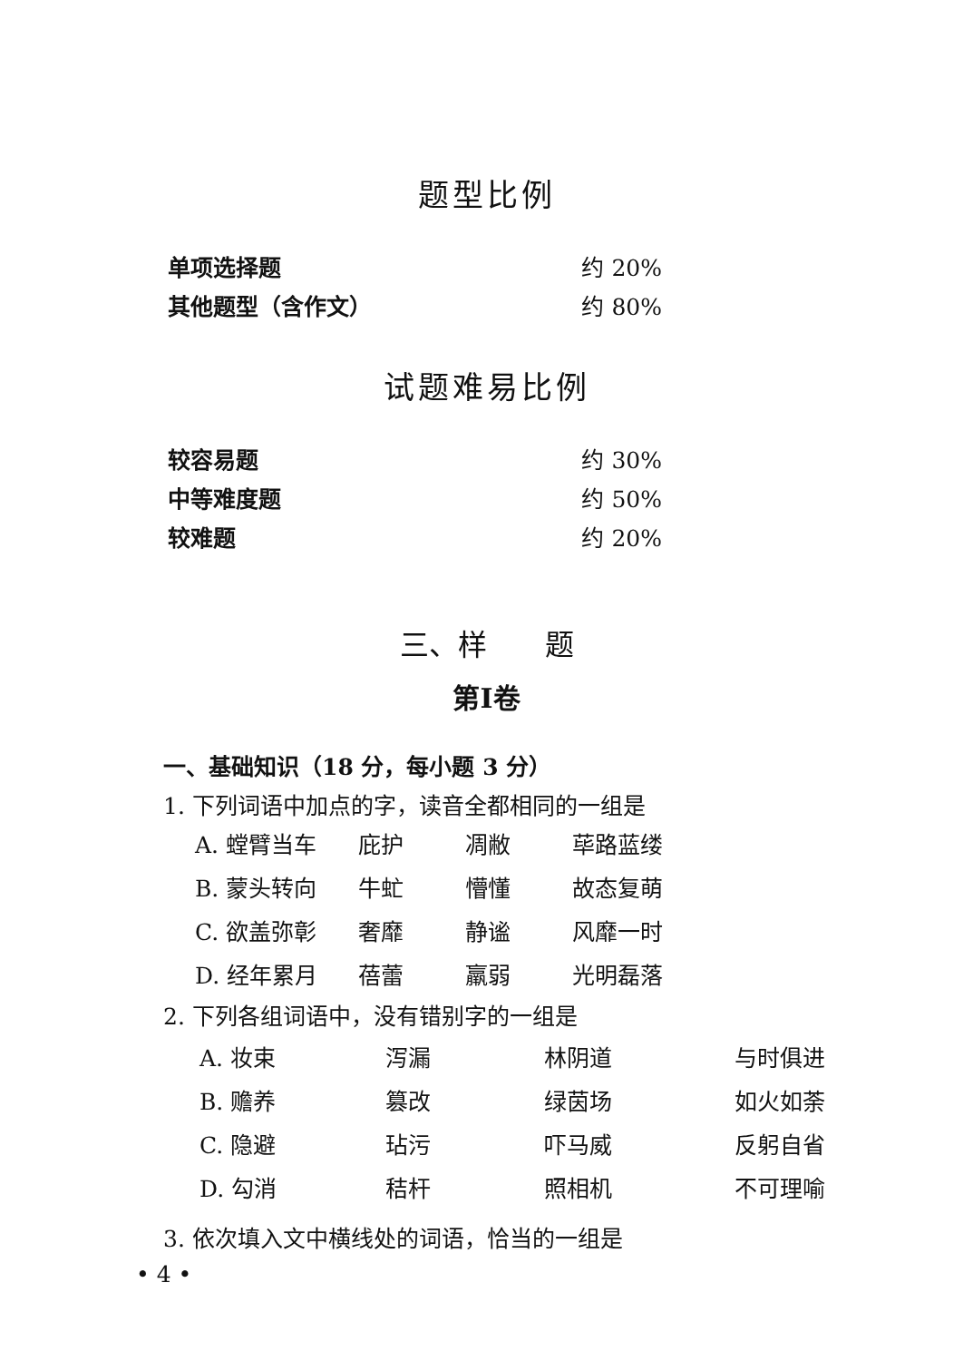题型比例
单项选择题 约 20%
其他题型（含作文） 约 80%
试题难易比例
较容易题 约 30%
中等难度题 约 50%
较难题 约 20%
三、样　　题
第Ⅰ卷
一、基础知识（18 分，每小题 3 分）
1. 下列词语中加点的字，读音全都相同的一组是
| A. 螳臂当车 | 庇护 | 凋敝 | 荜路蓝缕 |
| B. 蒙头转向 | 牛虻 | 懵懂 | 故态复萌 |
| C. 欲盖弥彰 | 奢靡 | 静谧 | 风靡一时 |
| D. 经年累月 | 蓓蕾 | 羸弱 | 光明磊落 |
2. 下列各组词语中，没有错别字的一组是
| A. 妆束 | 泻漏 | 林阴道 | 与时俱进 |
| B. 赡养 | 篡改 | 绿茵场 | 如火如荼 |
| C. 隐避 | 玷污 | 吓马威 | 反躬自省 |
| D. 勾消 | 秸杆 | 照相机 | 不可理喻 |
3. 依次填入文中横线处的词语，恰当的一组是
• 4 •